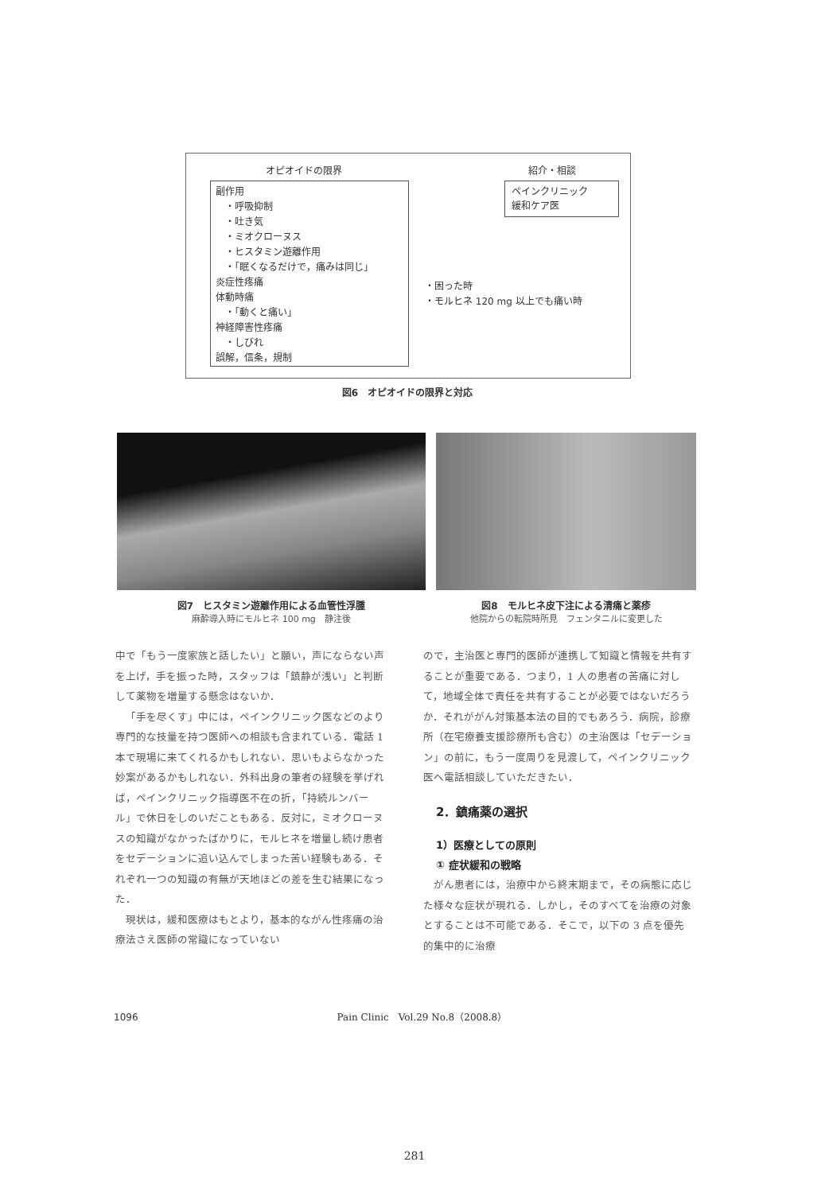オピオイドの限界 紹介・相談
副作用
　・呼吸抑制
　・吐き気
　・ミオクローヌス
　・ヒスタミン遊離作用
　・「眠くなるだけで，痛みは同じ」
炎症性疼痛
体動時痛
　・「動くと痛い」
神経障害性疼痛
　・しびれ
誤解，信条，規制
ペインクリニック
緩和ケア医
・困った時
・モルヒネ 120 mg 以上でも痛い時
図6　オピオイドの限界と対応
図7　ヒスタミン遊離作用による血管性浮腫
麻酔導入時にモルヒネ 100 mg　静注後
図8　モルヒネ皮下注による清痛と薬疹
他院からの転院時所見　フェンタニルに変更した
中で「もう一度家族と話したい」と願い，声にならない声を上げ，手を振った時，スタッフは「鎮静が浅い」と判断して薬物を増量する懸念はないか．
「手を尽くす」中には，ペインクリニック医などのより専門的な技量を持つ医師への相談も含まれている．電話 1 本で現場に来てくれるかもしれない．思いもよらなかった妙案があるかもしれない．外科出身の筆者の経験を挙げれば，ペインクリニック指導医不在の折，「持続ルンバール」で休日をしのいだこともある．反対に，ミオクローヌスの知識がなかったばかりに，モルヒネを増量し続け患者をセデーションに追い込んでしまった苦い経験もある．それぞれ一つの知識の有無が天地ほどの差を生む結果になった．
現状は，緩和医療はもとより，基本的ながん性疼痛の治療法さえ医師の常識になっていない
ので，主治医と専門的医師が連携して知識と情報を共有することが重要である．つまり，1 人の患者の苦痛に対して，地域全体で責任を共有することが必要ではないだろうか．それががん対策基本法の目的でもあろう．病院，診療所（在宅療養支援診療所も含む）の主治医は「セデーション」の前に，もう一度周りを見渡して，ペインクリニック医へ電話相談していただきたい．
2．鎮痛薬の選択
1）医療としての原則
① 症状緩和の戦略
がん患者には，治療中から終末期まで，その病態に応じた様々な症状が現れる．しかし，そのすべてを治療の対象とすることは不可能である．そこで，以下の 3 点を優先的集中的に治療
1096 Pain Clinic　Vol.29 No.8（2008.8）
281